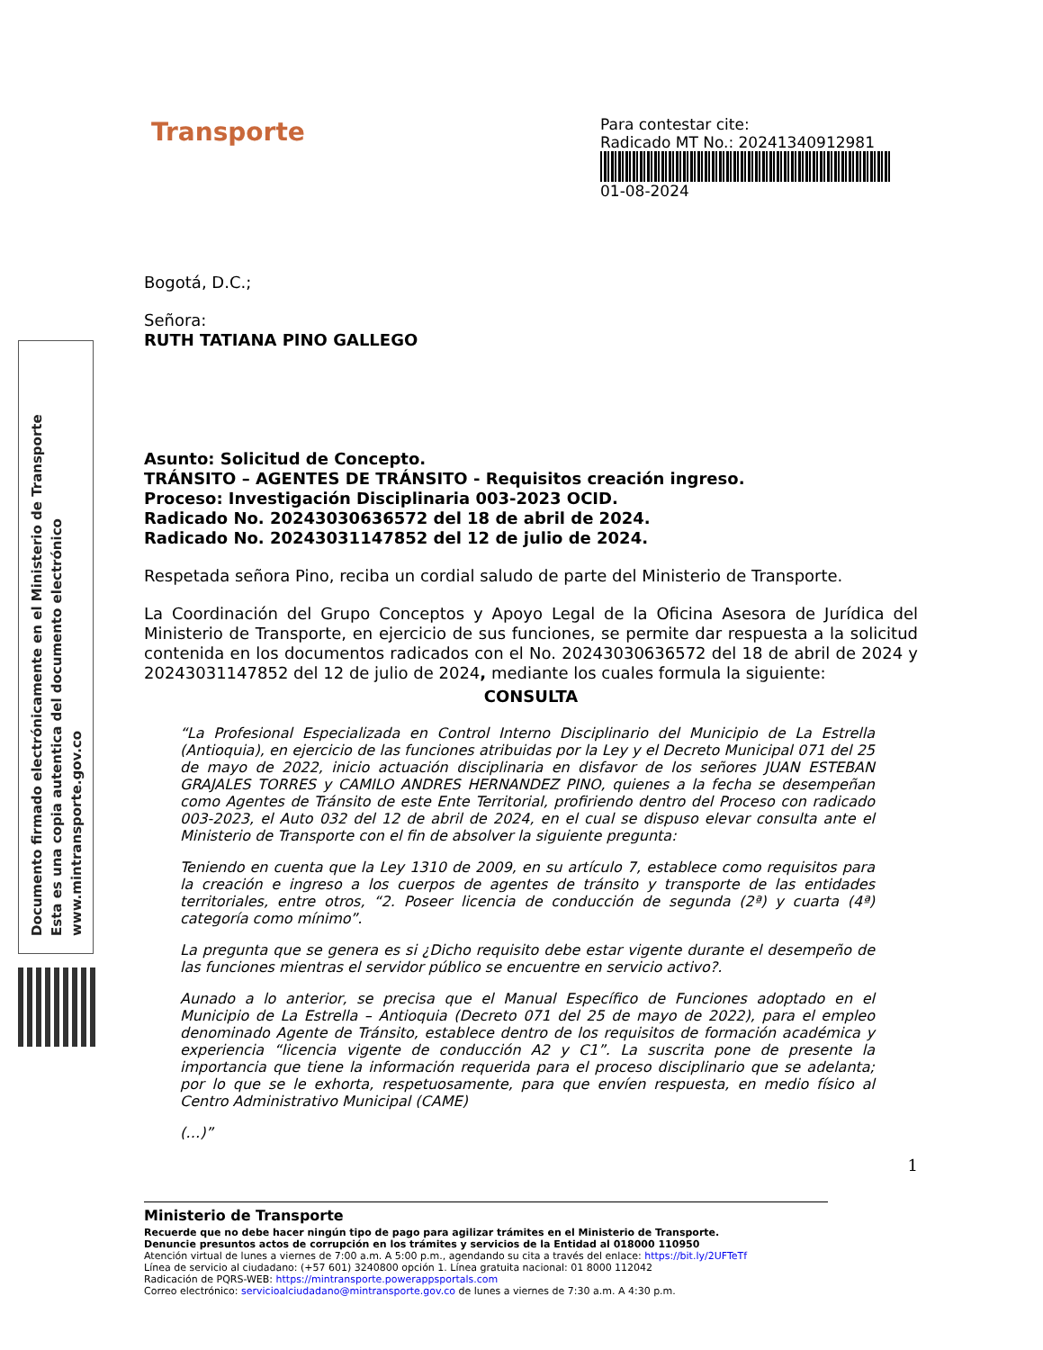Documento firmado electrónicamente en el Ministerio de Transporte
Esta es una copia autentica del documento electrónico
www.mintransporte.gov.co
Transporte
Para contestar cite:
Radicado MT No.: 20241340912981
01-08-2024
Bogotá, D.C.;
Señora:
RUTH TATIANA PINO GALLEGO
Asunto: Solicitud de Concepto.
TRÁNSITO – AGENTES DE TRÁNSITO - Requisitos creación ingreso.
Proceso: Investigación Disciplinaria 003-2023 OCID.
Radicado No. 20243030636572 del 18 de abril de 2024.
Radicado No. 20243031147852 del 12 de julio de 2024.
Respetada señora Pino, reciba un cordial saludo de parte del Ministerio de Transporte.
La Coordinación del Grupo Conceptos y Apoyo Legal de la Oficina Asesora de Jurídica del Ministerio de Transporte, en ejercicio de sus funciones, se permite dar respuesta a la solicitud contenida en los documentos radicados con el No. 20243030636572 del 18 de abril de 2024 y 20243031147852 del 12 de julio de 2024, mediante los cuales formula la siguiente:
CONSULTA
“La Profesional Especializada en Control Interno Disciplinario del Municipio de La Estrella (Antioquia), en ejercicio de las funciones atribuidas por la Ley y el Decreto Municipal 071 del 25 de mayo de 2022, inicio actuación disciplinaria en disfavor de los señores JUAN ESTEBAN GRAJALES TORRES y CAMILO ANDRES HERNANDEZ PINO, quienes a la fecha se desempeñan como Agentes de Tránsito de este Ente Territorial, profiriendo dentro del Proceso con radicado 003-2023, el Auto 032 del 12 de abril de 2024, en el cual se dispuso elevar consulta ante el Ministerio de Transporte con el fin de absolver la siguiente pregunta:
Teniendo en cuenta que la Ley 1310 de 2009, en su artículo 7, establece como requisitos para la creación e ingreso a los cuerpos de agentes de tránsito y transporte de las entidades territoriales, entre otros, “2. Poseer licencia de conducción de segunda (2ª) y cuarta (4ª) categoría como mínimo”.
La pregunta que se genera es si ¿Dicho requisito debe estar vigente durante el desempeño de las funciones mientras el servidor público se encuentre en servicio activo?.
Aunado a lo anterior, se precisa que el Manual Específico de Funciones adoptado en el Municipio de La Estrella – Antioquia (Decreto 071 del 25 de mayo de 2022), para el empleo denominado Agente de Tránsito, establece dentro de los requisitos de formación académica y experiencia “licencia vigente de conducción A2 y C1”. La suscrita pone de presente la importancia que tiene la información requerida para el proceso disciplinario que se adelanta; por lo que se le exhorta, respetuosamente, para que envíen respuesta, en medio físico al Centro Administrativo Municipal (CAME)
(…)”
1
Ministerio de Transporte
Recuerde que no debe hacer ningún tipo de pago para agilizar trámites en el Ministerio de Transporte.
Denuncie presuntos actos de corrupción en los trámites y servicios de la Entidad al 018000 110950
Atención virtual de lunes a viernes de 7:00 a.m. A 5:00 p.m., agendando su cita a través del enlace: https://bit.ly/2UFTeTf
Línea de servicio al ciudadano: (+57 601) 3240800 opción 1. Línea gratuita nacional: 01 8000 112042
Radicación de PQRS-WEB: https://mintransporte.powerappsportals.com
Correo electrónico: servicioalciudadano@mintransporte.gov.co de lunes a viernes de 7:30 a.m. A 4:30 p.m.